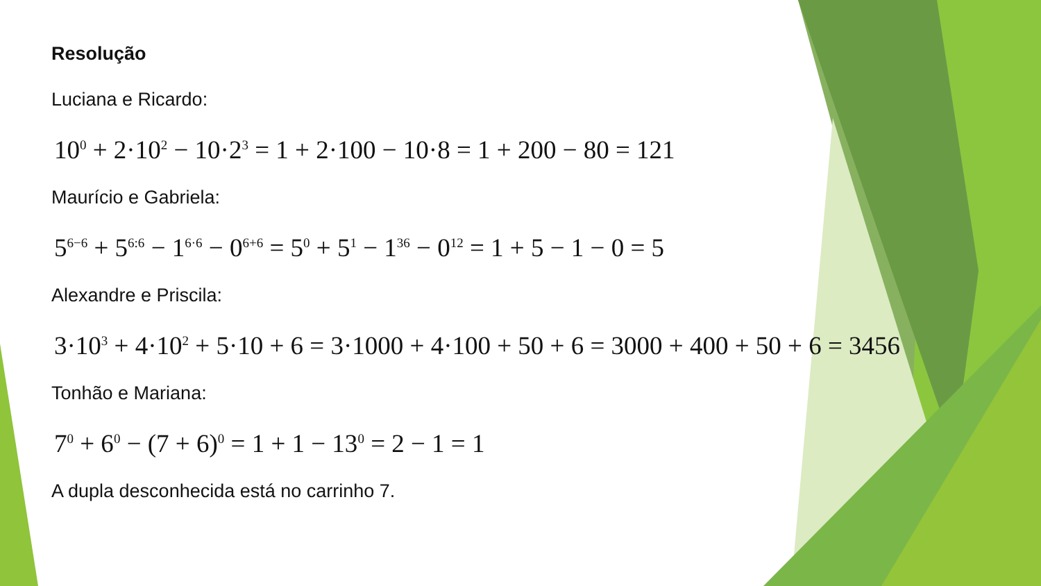Resolução
Luciana e Ricardo:
10<sup>0</sup> + 2·10<sup>2</sup> − 10·2<sup>3</sup> = 1 + 2·100 − 10·8 = 1 + 200 − 80 = 121
Maurício e Gabriela:
5<sup>6−6</sup> + 5<sup>6:6</sup> − 1<sup>6·6</sup> − 0<sup>6+6</sup> = 5<sup>0</sup> + 5<sup>1</sup> − 1<sup>36</sup> − 0<sup>12</sup> = 1 + 5 − 1 − 0 = 5
Alexandre e Priscila:
3·10<sup>3</sup> + 4·10<sup>2</sup> + 5·10 + 6 = 3·1000 + 4·100 + 50 + 6 = 3000 + 400 + 50 + 6 = 3456
Tonhão e Mariana:
7<sup>0</sup> + 6<sup>0</sup> − (7 + 6)<sup>0</sup> = 1 + 1 − 13<sup>0</sup> = 2 − 1 = 1
A dupla desconhecida está no carrinho 7.